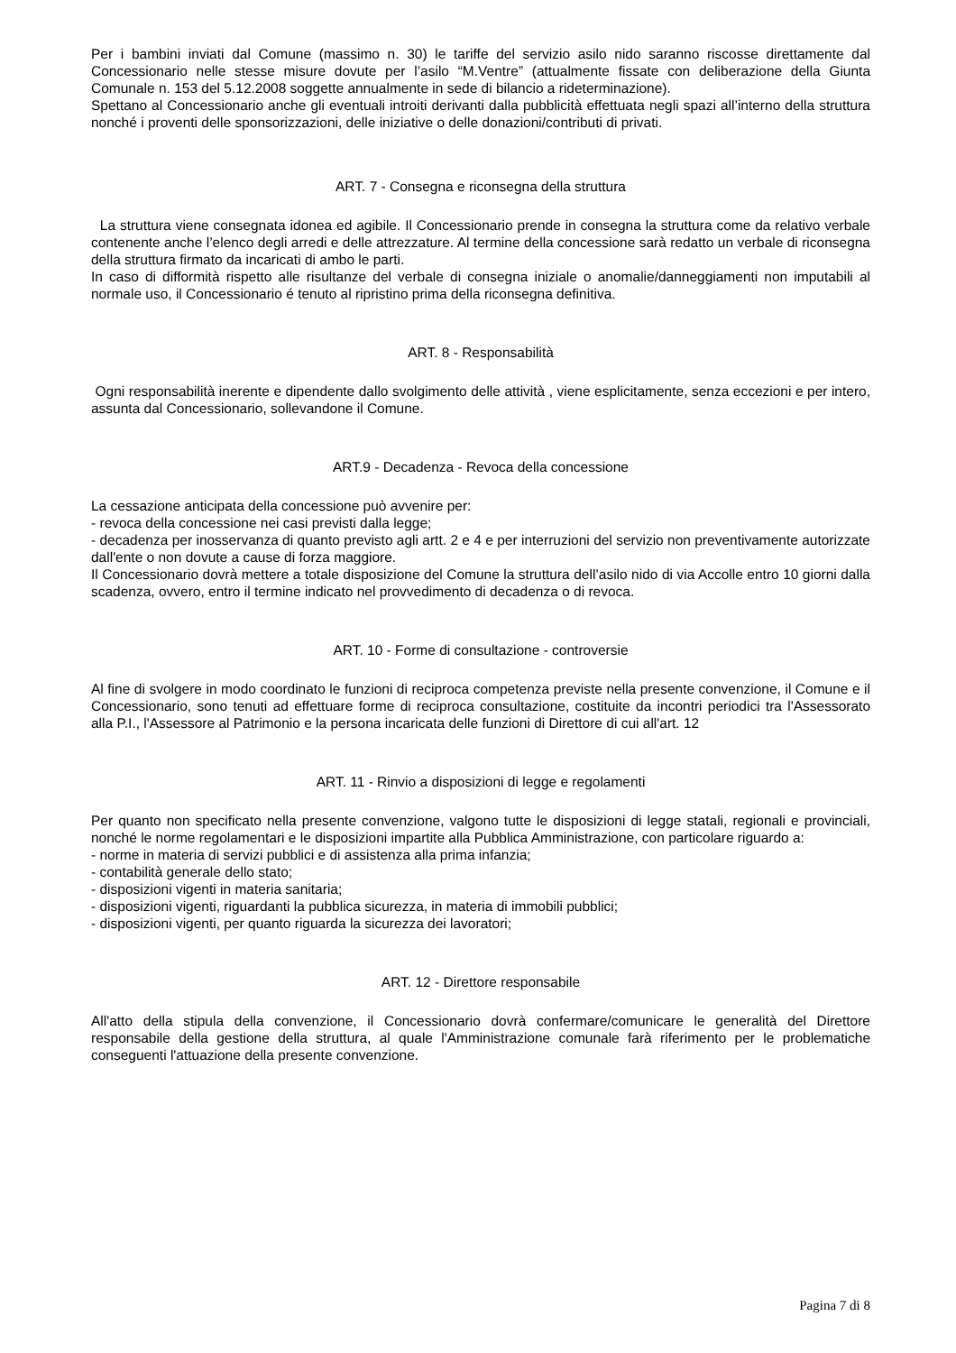Per i bambini inviati dal Comune (massimo n. 30) le tariffe del servizio asilo nido saranno riscosse direttamente dal Concessionario nelle stesse misure dovute per l’asilo “M.Ventre” (attualmente fissate con deliberazione della Giunta Comunale n. 153 del 5.12.2008 soggette annualmente in sede di bilancio a rideterminazione).
Spettano al Concessionario anche gli eventuali introiti derivanti dalla pubblicità effettuata negli spazi all’interno della struttura nonché i proventi delle sponsorizzazioni, delle iniziative o delle donazioni/contributi di privati.
ART. 7 - Consegna e riconsegna della struttura
La struttura viene consegnata idonea ed agibile. Il Concessionario prende in consegna la struttura come da relativo verbale contenente anche l’elenco degli arredi e delle attrezzature. Al termine della concessione sarà redatto un verbale di riconsegna della struttura firmato da incaricati di ambo le parti.
In caso di difformità rispetto alle risultanze del verbale di consegna iniziale o anomalie/danneggiamenti non imputabili al normale uso, il Concessionario é tenuto al ripristino prima della riconsegna definitiva.
ART. 8 - Responsabilità
Ogni responsabilità inerente e dipendente dallo svolgimento delle attività , viene esplicitamente, senza eccezioni e per intero, assunta dal Concessionario, sollevandone il Comune.
ART.9 - Decadenza - Revoca della concessione
La cessazione anticipata della concessione può avvenire per:
- revoca della concessione nei casi previsti dalla legge;
- decadenza per inosservanza di quanto previsto agli artt. 2 e 4 e per interruzioni del servizio non preventivamente autorizzate dall'ente o non dovute a cause di forza maggiore.
Il Concessionario dovrà mettere a totale disposizione del Comune la struttura dell’asilo nido di via Accolle entro 10 giorni dalla scadenza, ovvero, entro il termine indicato nel provvedimento di decadenza o di revoca.
ART. 10 - Forme di consultazione - controversie
Al fine di svolgere in modo coordinato le funzioni di reciproca competenza previste nella presente convenzione, il Comune e il Concessionario, sono tenuti ad effettuare forme di reciproca consultazione, costituite da incontri periodici tra l'Assessorato alla P.I., l'Assessore al Patrimonio e la persona incaricata delle funzioni di Direttore di cui all'art. 12
ART. 11 - Rinvio a disposizioni di legge e regolamenti
Per quanto non specificato nella presente convenzione, valgono tutte le disposizioni di legge statali, regionali e provinciali, nonché le norme regolamentari e le disposizioni impartite alla Pubblica Amministrazione, con particolare riguardo a:
- norme in materia di servizi pubblici e di assistenza alla prima infanzia;
- contabilità generale dello stato;
- disposizioni vigenti in materia sanitaria;
- disposizioni vigenti, riguardanti la pubblica sicurezza, in materia di immobili pubblici;
- disposizioni vigenti, per quanto riguarda la sicurezza dei lavoratori;
ART. 12 - Direttore responsabile
All'atto della stipula della convenzione, il Concessionario dovrà confermare/comunicare le generalità del Direttore responsabile della gestione della struttura, al quale l'Amministrazione comunale farà riferimento per le problematiche conseguenti l'attuazione della presente convenzione.
Pagina 7 di 8